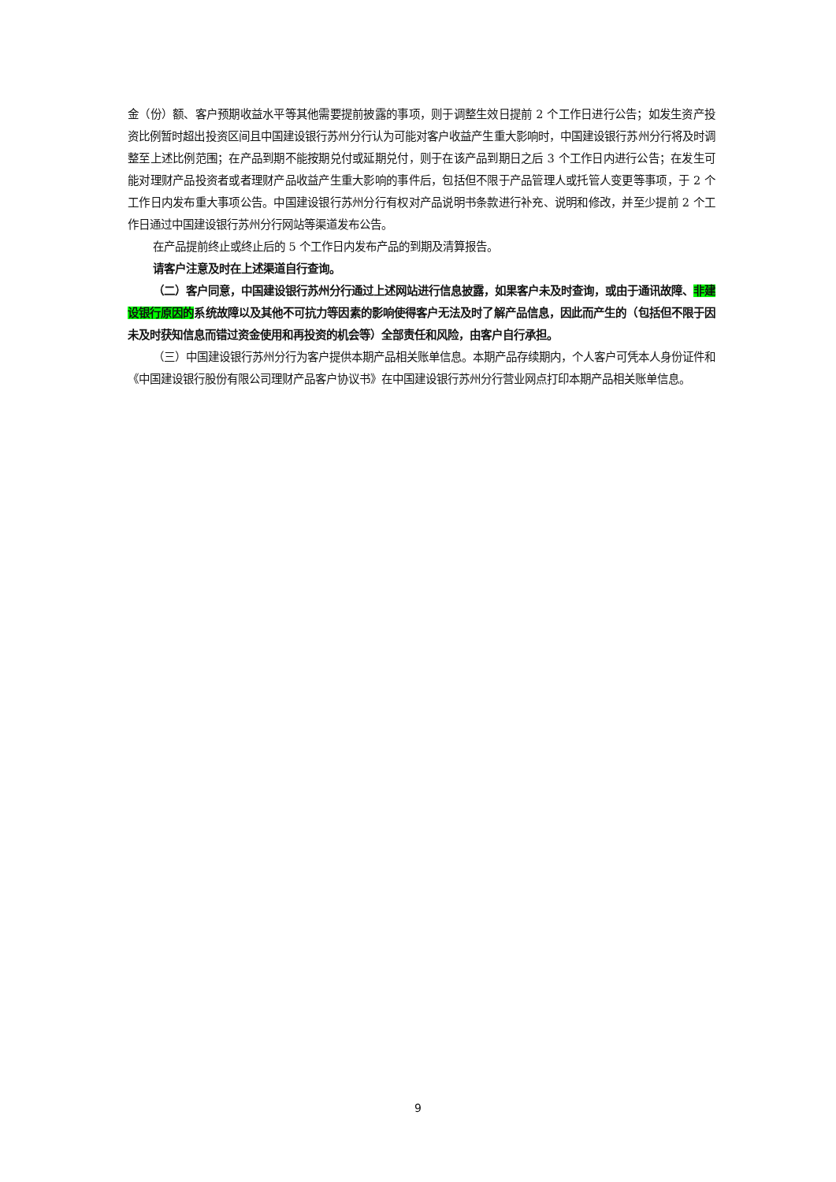金（份）额、客户预期收益水平等其他需要提前披露的事项，则于调整生效日提前 2 个工作日进行公告；如发生资产投资比例暂时超出投资区间且中国建设银行苏州分行认为可能对客户收益产生重大影响时，中国建设银行苏州分行将及时调整至上述比例范围；在产品到期不能按期兑付或延期兑付，则于在该产品到期日之后 3 个工作日内进行公告；在发生可能对理财产品投资者或者理财产品收益产生重大影响的事件后，包括但不限于产品管理人或托管人变更等事项，于 2 个工作日内发布重大事项公告。中国建设银行苏州分行有权对产品说明书条款进行补充、说明和修改，并至少提前 2 个工作日通过中国建设银行苏州分行网站等渠道发布公告。
在产品提前终止或终止后的 5 个工作日内发布产品的到期及清算报告。
请客户注意及时在上述渠道自行查询。
（二）客户同意，中国建设银行苏州分行通过上述网站进行信息披露，如果客户未及时查询，或由于通讯故障、非建设银行原因的系统故障以及其他不可抗力等因素的影响使得客户无法及时了解产品信息，因此而产生的（包括但不限于因未及时获知信息而错过资金使用和再投资的机会等）全部责任和风险，由客户自行承担。
（三）中国建设银行苏州分行为客户提供本期产品相关账单信息。本期产品存续期内，个人客户可凭本人身份证件和《中国建设银行股份有限公司理财产品客户协议书》在中国建设银行苏州分行营业网点打印本期产品相关账单信息。
9